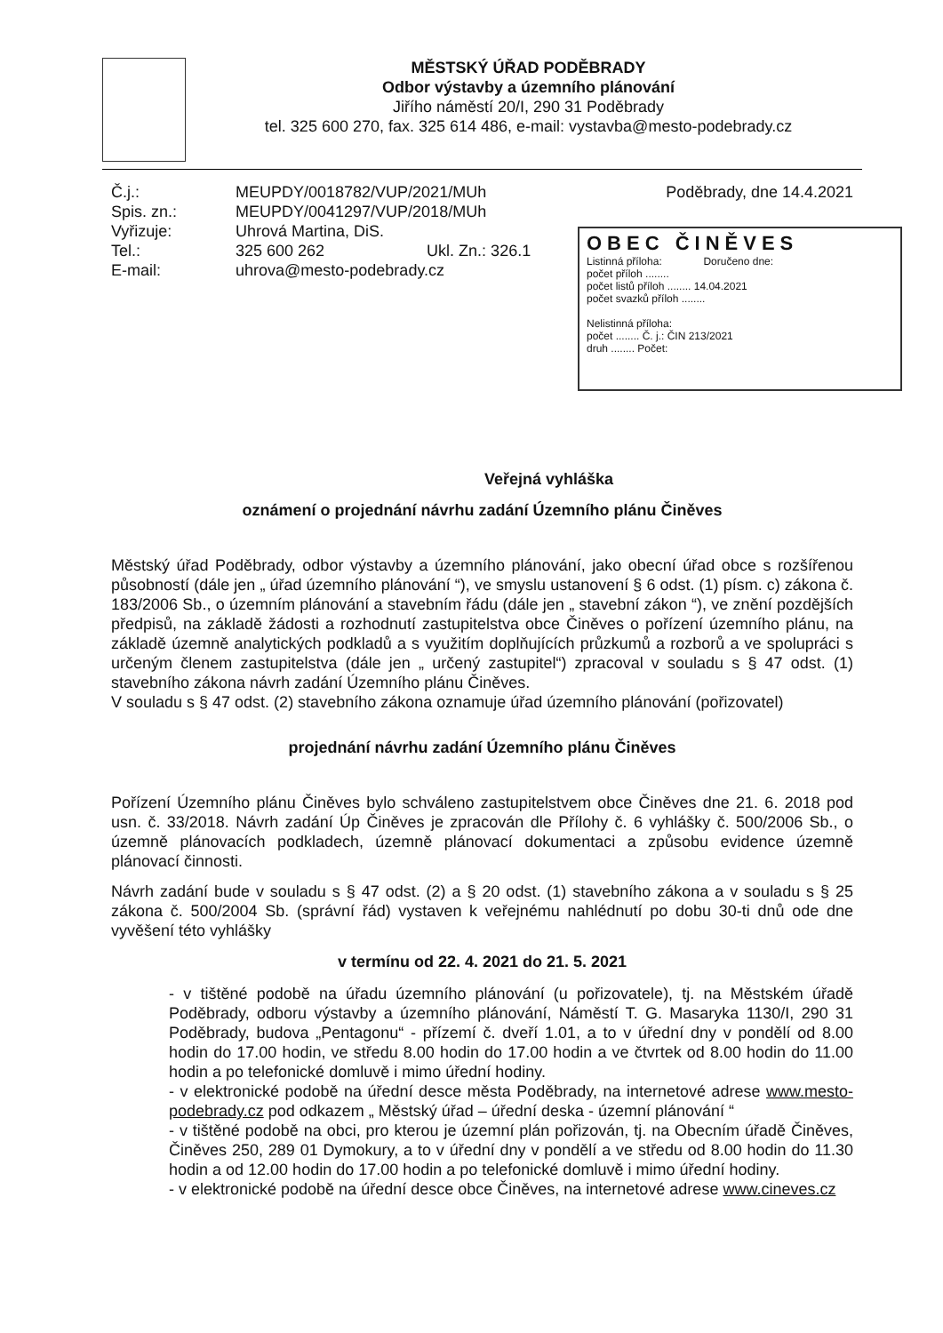MĚSTSKÝ ÚŘAD PODĚBRADY
Odbor výstavby a územního plánování
Jiřího náměstí 20/I, 290 31 Poděbrady
tel. 325 600 270, fax. 325 614 486, e-mail: vystavba@mesto-podebrady.cz
Č.j.:
Spis. zn.:
Vyřizuje:
Tel.:
E-mail:
MEUPDY/0018782/VUP/2021/MUh
MEUPDY/0041297/VUP/2018/MUh
Uhrová Martina, DiS.
325 600 262 Ukl. Zn.: 326.1
uhrova@mesto-podebrady.cz
Poděbrady, dne 14.4.2021
OBEC ČINĚVES
Listinná příloha: Doručeno dne:
počet příloh ........
počet listů příloh ........ 14.04.2021
počet svazků příloh ........
Nelistinná příloha:
počet ........ Č. j.: ČIN 213/2021
druh ........ Počet:
Veřejná vyhláška
oznámení o projednání návrhu zadání Územního plánu Činěves
Městský úřad Poděbrady, odbor výstavby a územního plánování, jako obecní úřad obce s rozšířenou působností (dále jen „ úřad územního plánování “), ve smyslu ustanovení § 6 odst. (1) písm. c) zákona č. 183/2006 Sb., o územním plánování a stavebním řádu (dále jen „ stavební zákon “), ve znění pozdějších předpisů, na základě žádosti a rozhodnutí zastupitelstva obce Činěves o pořízení územního plánu, na základě územně analytických podkladů a s využitím doplňujících průzkumů a rozborů a ve spolupráci s určeným členem zastupitelstva (dále jen „ určený zastupitel“) zpracoval v souladu s § 47 odst. (1) stavebního zákona návrh zadání Územního plánu Činěves.
V souladu s § 47 odst. (2) stavebního zákona oznamuje úřad územního plánování (pořizovatel)
projednání návrhu zadání Územního plánu Činěves
Pořízení Územního plánu Činěves bylo schváleno zastupitelstvem obce Činěves dne 21. 6. 2018 pod usn. č. 33/2018. Návrh zadání Úp Činěves je zpracován dle Přílohy č. 6 vyhlášky č. 500/2006 Sb., o územně plánovacích podkladech, územně plánovací dokumentaci a způsobu evidence územně plánovací činnosti.
Návrh zadání bude v souladu s § 47 odst. (2) a § 20 odst. (1) stavebního zákona a v souladu s § 25 zákona č. 500/2004 Sb. (správní řád) vystaven k veřejnému nahlédnutí po dobu 30-ti dnů ode dne vyvěšení této vyhlášky
v termínu od 22. 4. 2021 do 21. 5. 2021
- v tištěné podobě na úřadu územního plánování (u pořizovatele), tj. na Městském úřadě Poděbrady, odboru výstavby a územního plánování, Náměstí T. G. Masaryka 1130/I, 290 31 Poděbrady, budova „Pentagonu“ - přízemí č. dveří 1.01, a to v úřední dny v pondělí od 8.00 hodin do 17.00 hodin, ve středu 8.00 hodin do 17.00 hodin a ve čtvrtek od 8.00 hodin do 11.00 hodin a po telefonické domluvě i mimo úřední hodiny.
- v elektronické podobě na úřední desce města Poděbrady, na internetové adrese www.mesto-podebrady.cz pod odkazem „ Městský úřad – úřední deska - územní plánování “
- v tištěné podobě na obci, pro kterou je územní plán pořizován, tj. na Obecním úřadě Činěves, Činěves 250, 289 01 Dymokury, a to v úřední dny v pondělí a ve středu od 8.00 hodin do 11.30 hodin a od 12.00 hodin do 17.00 hodin a po telefonické domluvě i mimo úřední hodiny.
- v elektronické podobě na úřední desce obce Činěves, na internetové adrese www.cineves.cz